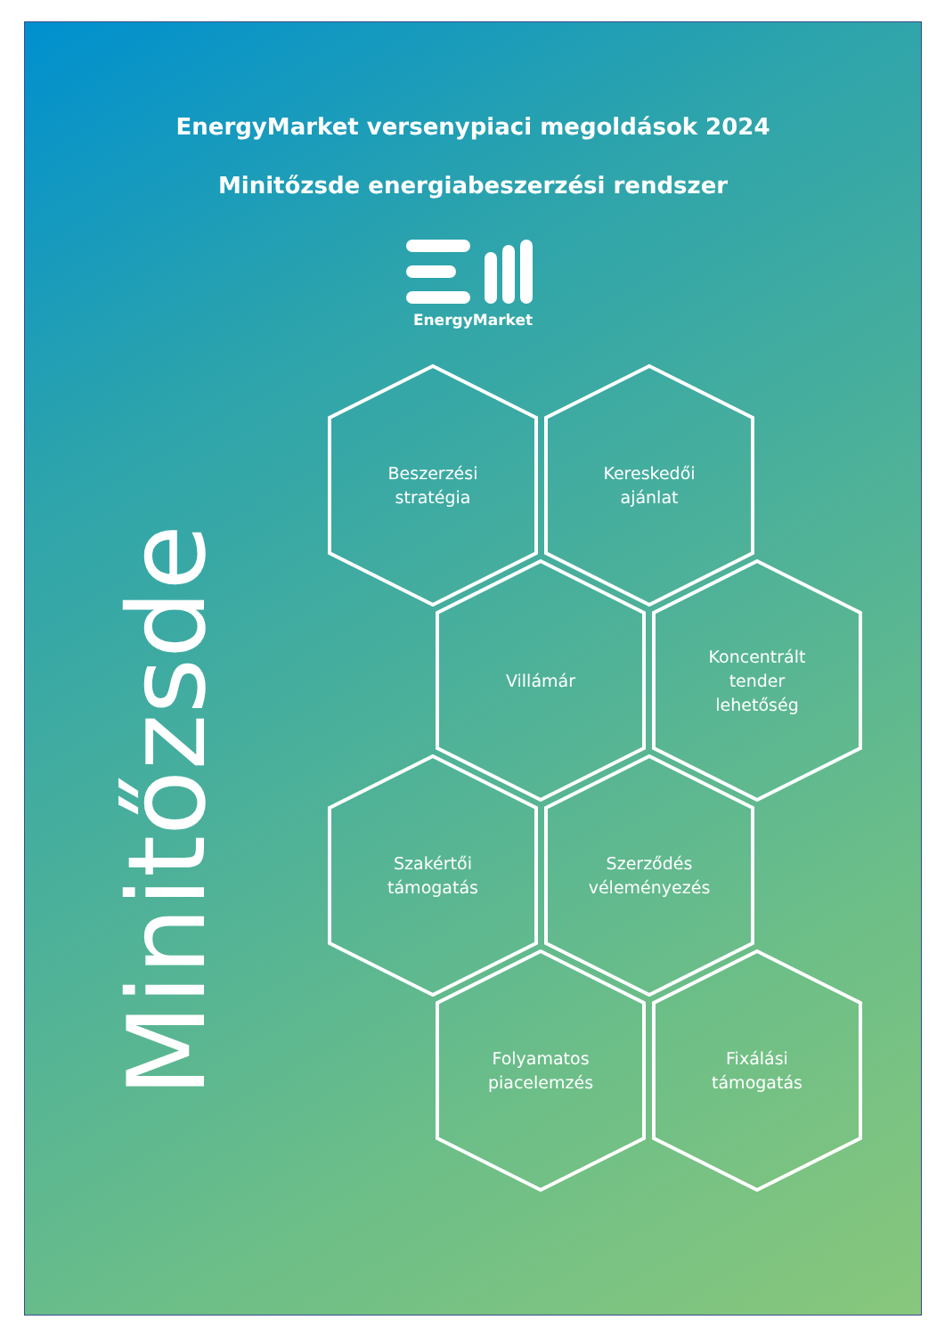EnergyMarket versenypiaci megoldások 2024
Minitőzsde energiabeszerzési rendszer
EnergyMarket
Minitőzsde
Beszerzési
stratégia
Kereskedői
ajánlat
Villámár Koncentrált
tender
lehetőség
Szakértői
támogatás
Szerződés
véleményezés
Folyamatos
piacelemzés
Fixálási
támogatás